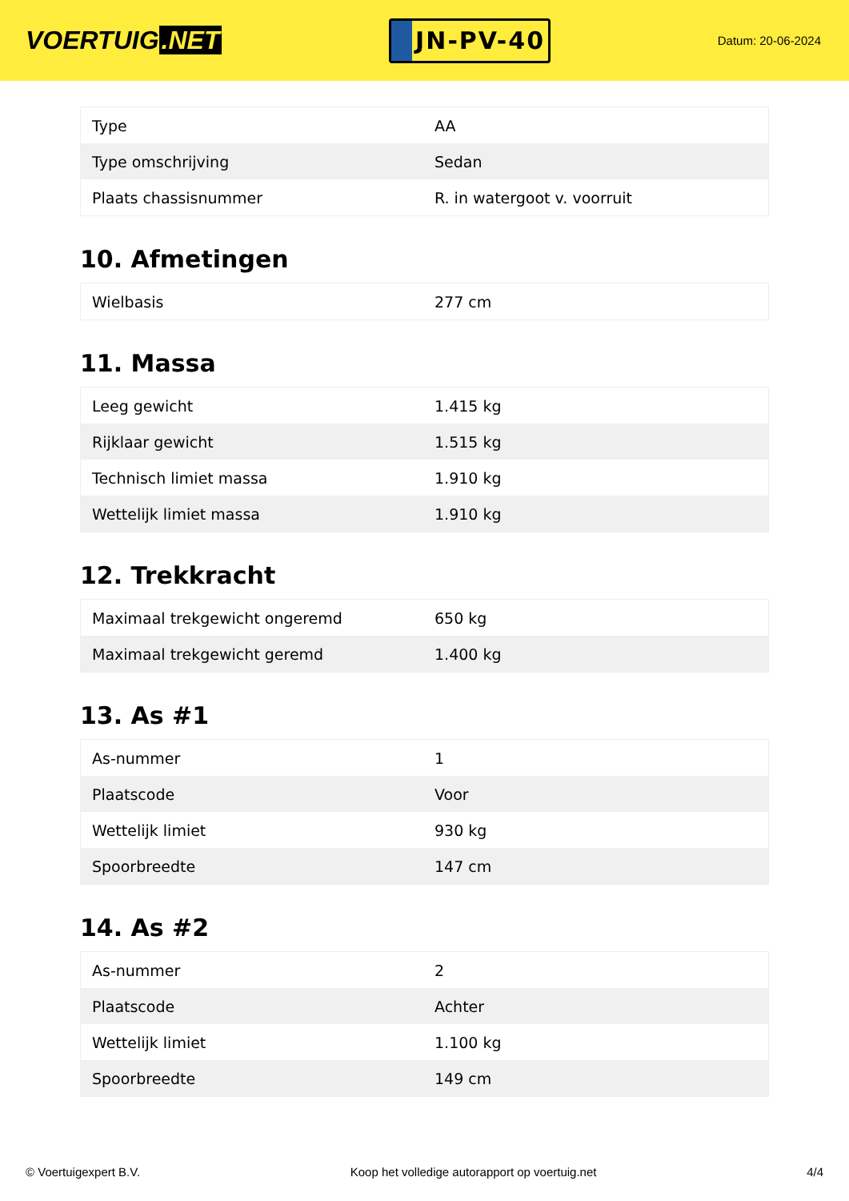VOERTUIG.NET
JN-PV-40
Datum: 20-06-2024
| Type | AA |
| Type omschrijving | Sedan |
| Plaats chassisnummer | R. in watergoot v. voorruit |
10. Afmetingen
| Wielbasis | 277 cm |
11. Massa
| Leeg gewicht | 1.415 kg |
| Rijklaar gewicht | 1.515 kg |
| Technisch limiet massa | 1.910 kg |
| Wettelijk limiet massa | 1.910 kg |
12. Trekkracht
| Maximaal trekgewicht ongeremd | 650 kg |
| Maximaal trekgewicht geremd | 1.400 kg |
13. As #1
| As-nummer | 1 |
| Plaatscode | Voor |
| Wettelijk limiet | 930 kg |
| Spoorbreedte | 147 cm |
14. As #2
| As-nummer | 2 |
| Plaatscode | Achter |
| Wettelijk limiet | 1.100 kg |
| Spoorbreedte | 149 cm |
© Voertuigexpert B.V. Koop het volledige autorapport op voertuig.net 4/4